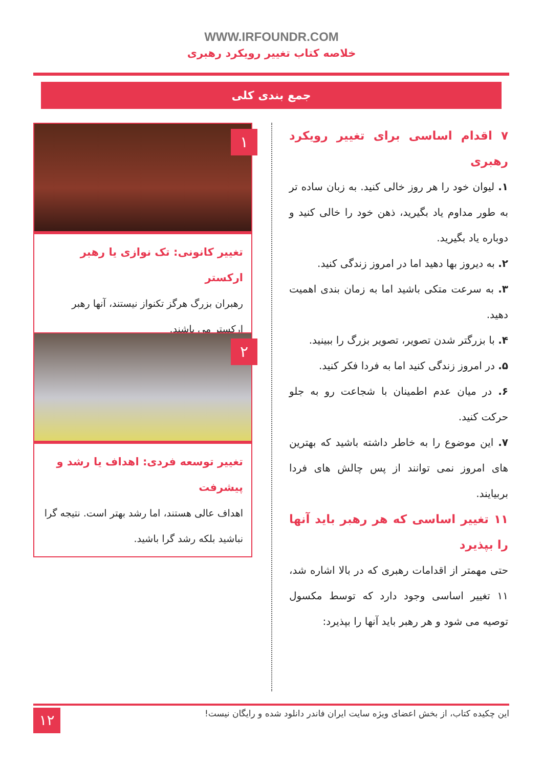WWW.IRFOUNDR.COM
خلاصه کتاب تغییر رویکرد رهبری
جمع بندی کلی
۷ اقدام اساسی برای تغییر رویکرد رهبری
۱. لیوان خود را هر روز خالی کنید. به زبان ساده تر به طور مداوم یاد بگیرید، ذهن خود را خالی کنید و دوباره یاد بگیرید.
۲. به دیروز بها دهید اما در امروز زندگی کنید.
۳. به سرعت متکی باشید اما به زمان بندی اهمیت دهید.
۴. با بزرگتر شدن تصویر، تصویر بزرگ را ببینید.
۵. در امروز زندگی کنید اما به فردا فکر کنید.
۶. در میان عدم اطمینان با شجاعت رو به جلو حرکت کنید.
۷. این موضوع را به خاطر داشته باشید که بهترین های امروز نمی توانند از پس چالش های فردا بربیایند.
۱۱ تغییر اساسی که هر رهبر باید آنها را بپذیرد
حتی مهمتر از اقدامات رهبری که در بالا اشاره شد، ۱۱ تغییر اساسی وجود دارد که توسط مکسول توصیه می شود و هر رهبر باید آنها را بپذیرد:
۱
تغییر کانونی: تک نوازی یا رهبر ارکستر
رهبران بزرگ هرگز تکنواز نیستند، آنها رهبر ارکستر می باشند.
۲
تغییر توسعه فردی: اهداف یا رشد و پیشرفت
اهداف عالی هستند، اما رشد بهتر است. نتیجه گرا نباشید بلکه رشد گرا باشید.
۱۲ این چکیده کتاب، از بخش اعضای ویژه سایت ایران فاندر دانلود شده و رایگان نیست!